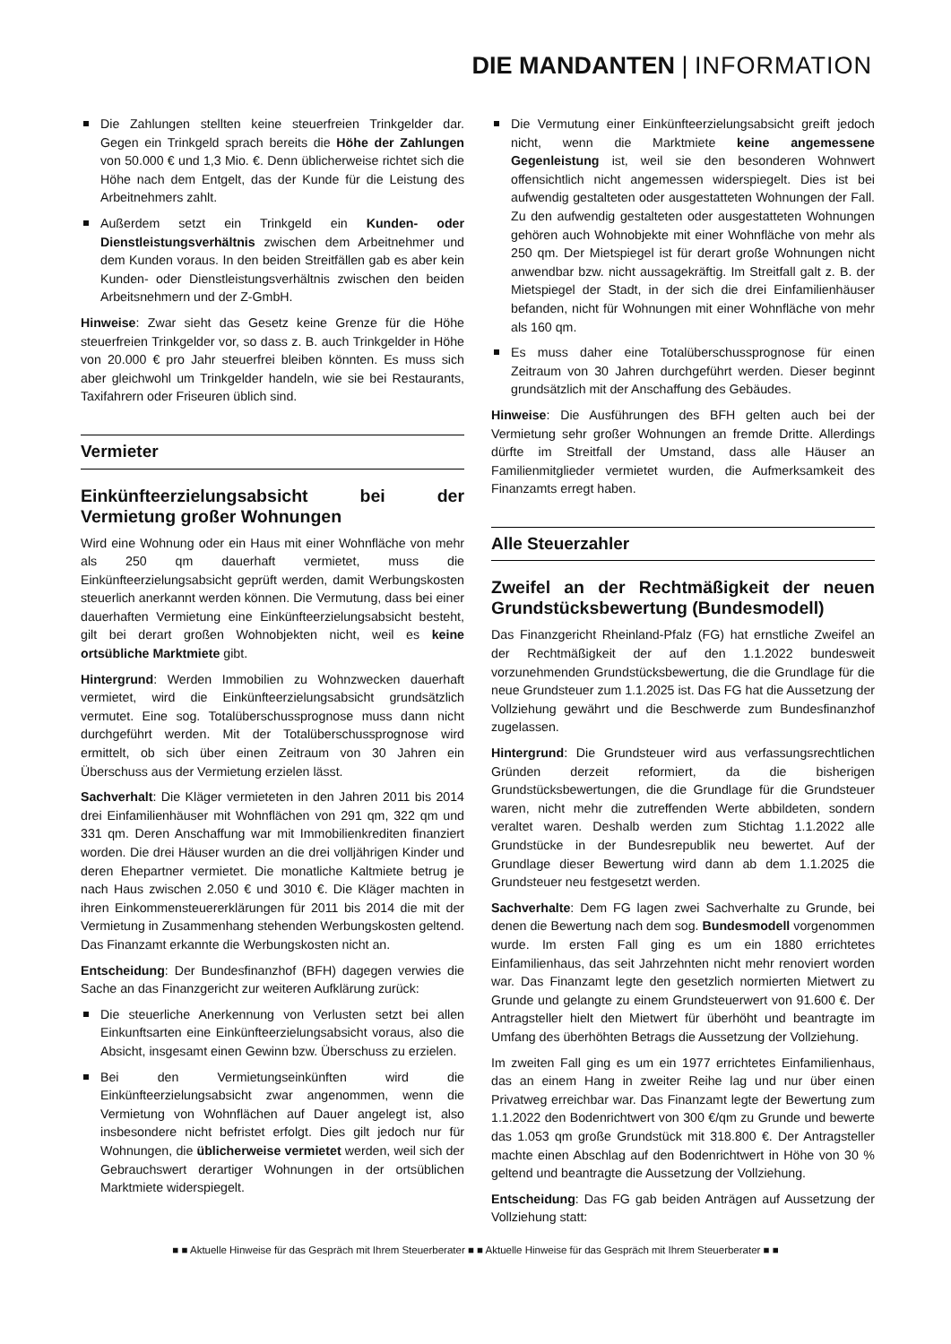DIE MANDANTEN | INFORMATION
Die Zahlungen stellten keine steuerfreien Trinkgelder dar. Gegen ein Trinkgeld sprach bereits die Höhe der Zahlungen von 50.000 € und 1,3 Mio. €. Denn üblicherweise richtet sich die Höhe nach dem Entgelt, das der Kunde für die Leistung des Arbeitnehmers zahlt.
Außerdem setzt ein Trinkgeld ein Kunden- oder Dienstleistungsverhältnis zwischen dem Arbeitnehmer und dem Kunden voraus. In den beiden Streitfällen gab es aber kein Kunden- oder Dienstleistungsverhältnis zwischen den beiden Arbeitsnehmern und der Z-GmbH.
Hinweise: Zwar sieht das Gesetz keine Grenze für die Höhe steuerfreien Trinkgelder vor, so dass z. B. auch Trinkgelder in Höhe von 20.000 € pro Jahr steuerfrei bleiben könnten. Es muss sich aber gleichwohl um Trinkgelder handeln, wie sie bei Restaurants, Taxifahrern oder Friseuren üblich sind.
Vermieter
Einkünfteerzielungsabsicht bei der Vermietung großer Wohnungen
Wird eine Wohnung oder ein Haus mit einer Wohnfläche von mehr als 250 qm dauerhaft vermietet, muss die Einkünfteerzielungsabsicht geprüft werden, damit Werbungskosten steuerlich anerkannt werden können. Die Vermutung, dass bei einer dauerhaften Vermietung eine Einkünfteerzielungsabsicht besteht, gilt bei derart großen Wohnobjekten nicht, weil es keine ortsübliche Marktmiete gibt.
Hintergrund: Werden Immobilien zu Wohnzwecken dauerhaft vermietet, wird die Einkünfteerzielungsabsicht grundsätzlich vermutet. Eine sog. Totalüberschussprognose muss dann nicht durchgeführt werden. Mit der Totalüberschussprognose wird ermittelt, ob sich über einen Zeitraum von 30 Jahren ein Überschuss aus der Vermietung erzielen lässt.
Sachverhalt: Die Kläger vermieteten in den Jahren 2011 bis 2014 drei Einfamilienhäuser mit Wohnflächen von 291 qm, 322 qm und 331 qm. Deren Anschaffung war mit Immobilienkrediten finanziert worden. Die drei Häuser wurden an die drei volljährigen Kinder und deren Ehepartner vermietet. Die monatliche Kaltmiete betrug je nach Haus zwischen 2.050 € und 3010 €. Die Kläger machten in ihren Einkommensteuererklärungen für 2011 bis 2014 die mit der Vermietung in Zusammenhang stehenden Werbungskosten geltend. Das Finanzamt erkannte die Werbungskosten nicht an.
Entscheidung: Der Bundesfinanzhof (BFH) dagegen verwies die Sache an das Finanzgericht zur weiteren Aufklärung zurück:
Die steuerliche Anerkennung von Verlusten setzt bei allen Einkunftsarten eine Einkünfteerzielungsabsicht voraus, also die Absicht, insgesamt einen Gewinn bzw. Überschuss zu erzielen.
Bei den Vermietungseinkünften wird die Einkünfteerzielungsabsicht zwar angenommen, wenn die Vermietung von Wohnflächen auf Dauer angelegt ist, also insbesondere nicht befristet erfolgt. Dies gilt jedoch nur für Wohnungen, die üblicherweise vermietet werden, weil sich der Gebrauchswert derartiger Wohnungen in der ortsüblichen Marktmiete widerspiegelt.
Die Vermutung einer Einkünfteerzielungsabsicht greift jedoch nicht, wenn die Marktmiete keine angemessene Gegenleistung ist, weil sie den besonderen Wohnwert offensichtlich nicht angemessen widerspiegelt. Dies ist bei aufwendig gestalteten oder ausgestatteten Wohnungen der Fall. Zu den aufwendig gestalteten oder ausgestatteten Wohnungen gehören auch Wohnobjekte mit einer Wohnfläche von mehr als 250 qm. Der Mietspiegel ist für derart große Wohnungen nicht anwendbar bzw. nicht aussagekräftig. Im Streitfall galt z. B. der Mietspiegel der Stadt, in der sich die drei Einfamilienhäuser befanden, nicht für Wohnungen mit einer Wohnfläche von mehr als 160 qm.
Es muss daher eine Totalüberschussprognose für einen Zeitraum von 30 Jahren durchgeführt werden. Dieser beginnt grundsätzlich mit der Anschaffung des Gebäudes.
Hinweise: Die Ausführungen des BFH gelten auch bei der Vermietung sehr großer Wohnungen an fremde Dritte. Allerdings dürfte im Streitfall der Umstand, dass alle Häuser an Familienmitglieder vermietet wurden, die Aufmerksamkeit des Finanzamts erregt haben.
Alle Steuerzahler
Zweifel an der Rechtmäßigkeit der neuen Grundstücksbewertung (Bundesmodell)
Das Finanzgericht Rheinland-Pfalz (FG) hat ernstliche Zweifel an der Rechtmäßigkeit der auf den 1.1.2022 bundesweit vorzunehmenden Grundstücksbewertung, die die Grundlage für die neue Grundsteuer zum 1.1.2025 ist. Das FG hat die Aussetzung der Vollziehung gewährt und die Beschwerde zum Bundesfinanzhof zugelassen.
Hintergrund: Die Grundsteuer wird aus verfassungsrechtlichen Gründen derzeit reformiert, da die bisherigen Grundstücksbewertungen, die die Grundlage für die Grundsteuer waren, nicht mehr die zutreffenden Werte abbildeten, sondern veraltet waren. Deshalb werden zum Stichtag 1.1.2022 alle Grundstücke in der Bundesrepublik neu bewertet. Auf der Grundlage dieser Bewertung wird dann ab dem 1.1.2025 die Grundsteuer neu festgesetzt werden.
Sachverhalte: Dem FG lagen zwei Sachverhalte zu Grunde, bei denen die Bewertung nach dem sog. Bundesmodell vorgenommen wurde. Im ersten Fall ging es um ein 1880 errichtetes Einfamilienhaus, das seit Jahrzehnten nicht mehr renoviert worden war. Das Finanzamt legte den gesetzlich normierten Mietwert zu Grunde und gelangte zu einem Grundsteuerwert von 91.600 €. Der Antragsteller hielt den Mietwert für überhöht und beantragte im Umfang des überhöhten Betrags die Aussetzung der Vollziehung.
Im zweiten Fall ging es um ein 1977 errichtetes Einfamilienhaus, das an einem Hang in zweiter Reihe lag und nur über einen Privatweg erreichbar war. Das Finanzamt legte der Bewertung zum 1.1.2022 den Bodenrichtwert von 300 €/qm zu Grunde und bewerte das 1.053 qm große Grundstück mit 318.800 €. Der Antragsteller machte einen Abschlag auf den Bodenrichtwert in Höhe von 30 % geltend und beantragte die Aussetzung der Vollziehung.
Entscheidung: Das FG gab beiden Anträgen auf Aussetzung der Vollziehung statt:
■ ■ Aktuelle Hinweise für das Gespräch mit Ihrem Steuerberater ■ ■ Aktuelle Hinweise für das Gespräch mit Ihrem Steuerberater ■ ■